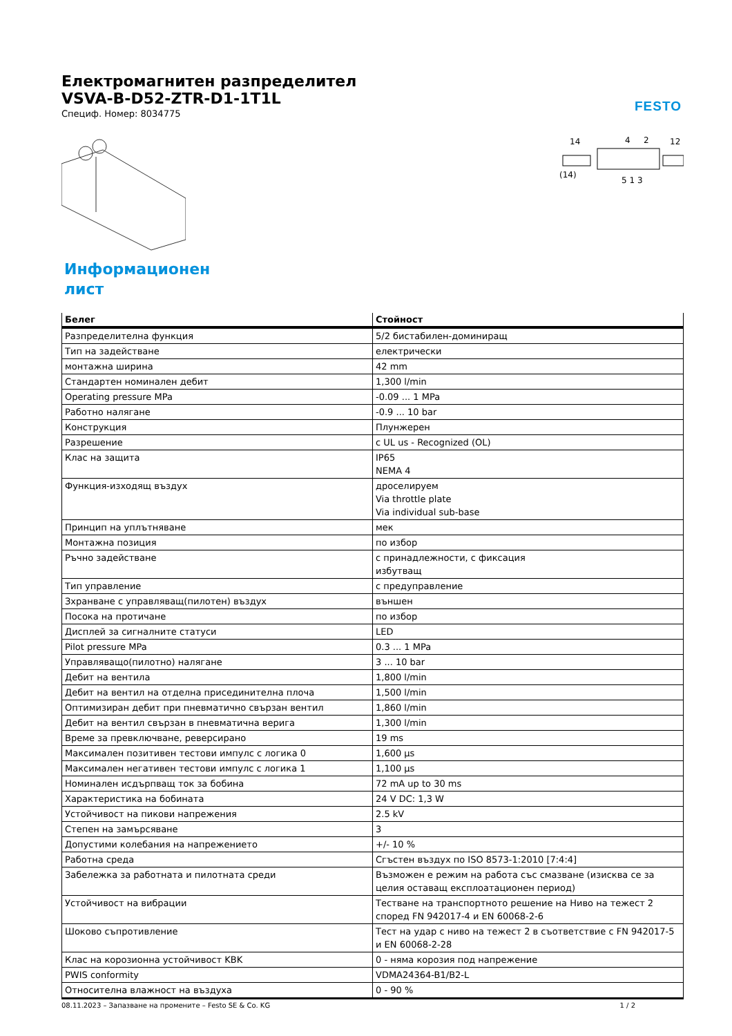FESTO
Електромагнитен разпределител
VSVA-B-D52-ZTR-D1-1T1L
Специф. Номер: 8034775
14
4
2
12
(14)
5 1 3
Информационен лист
| Белег | Стойност |
| --- | --- |
| Разпределителна функция | 5/2 бистабилен-доминиращ |
| Тип на задействане | електрически |
| монтажна ширина | 42 mm |
| Стандартен номинален дебит | 1,300 l/min |
| Operating pressure MPa | -0.09 ... 1 MPa |
| Работно налягане | -0.9 ... 10 bar |
| Конструкция | Плунжерен |
| Разрешение | c UL us - Recognized (OL) |
| Клас на защита | IP65 NEMA 4 |
| Функция-изходящ въздух | дроселируем Via throttle plate Via individual sub-base |
| Принцип на уплътняване | мек |
| Монтажна позиция | по избор |
| Ръчно задействане | с принадлежности, с фиксация избутващ |
| Тип управление | с предуправление |
| Зхранване с управляващ(пилотен) въздух | външен |
| Посока на протичане | по избор |
| Дисплей за сигналните статуси | LED |
| Pilot pressure MPa | 0.3 ... 1 MPa |
| Управляващо(пилотно) налягане | 3 ... 10 bar |
| Дебит на вентила | 1,800 l/min |
| Дебит на вентил на отделна присединителна плоча | 1,500 l/min |
| Оптимизиран дебит при пневматично свързан вентил | 1,860 l/min |
| Дебит на вентил свързан в пневматична верига | 1,300 l/min |
| Време за превключване, реверсирано | 19 ms |
| Максимален позитивен тестови импулс с логика 0 | 1,600 µs |
| Максимален негативен тестови импулс с логика 1 | 1,100 µs |
| Номинален исдърпващ ток за бобина | 72 mA up to 30 ms |
| Характеристика на бобината | 24 V DC: 1,3 W |
| Устойчивост на пикови напрежения | 2.5 kV |
| Степен на замърсяване | 3 |
| Допустими колебания на напрежението | +/- 10 % |
| Работна среда | Сгъстен въздух по ISO 8573-1:2010 [7:4:4] |
| Забележка за работната и пилотната среди | Възможен е режим на работа със смазване (изисква се за целия оставащ експлоатационен период) |
| Устойчивост на вибрации | Тестване на транспортното решение на Ниво на тежест 2 според FN 942017-4 и EN 60068-2-6 |
| Шоково съпротивление | Тест на удар с ниво на тежест 2 в съответствие с FN 942017-5 и EN 60068-2-28 |
| Клас на корозионна устойчивост KBK | 0 - няма корозия под напрежение |
| PWIS conformity | VDMA24364-B1/B2-L |
| Относителна влажност на въздуха | 0 - 90 % |
08.11.2023 – Запазване на промените – Festo SE & Co. KG 1 / 2